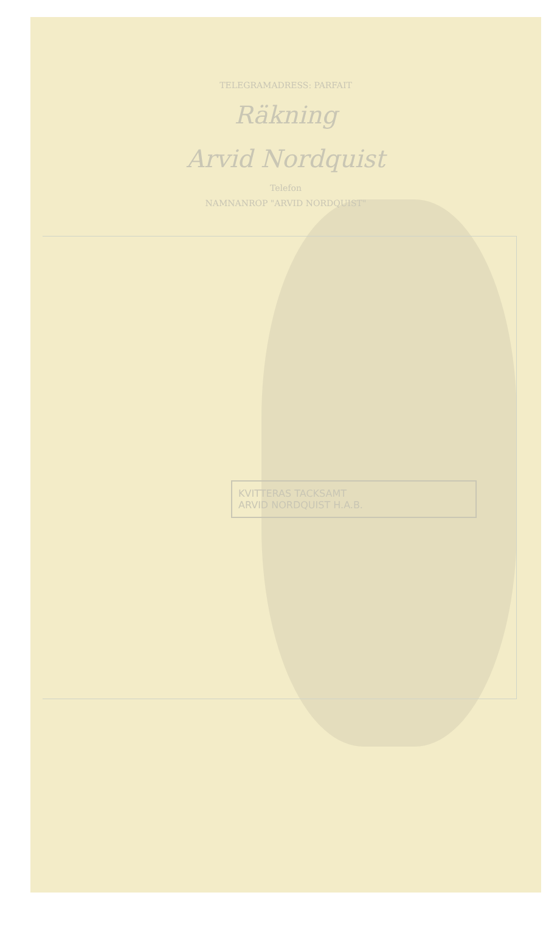TELEGRAMADRESS: PARFAIT
Räkning
Arvid Nordquist
Telefon
NAMNANROP "ARVID NORDQUIST"
KVITTERAS TACKSAMT
ARVID NORDQUIST H.A.B.